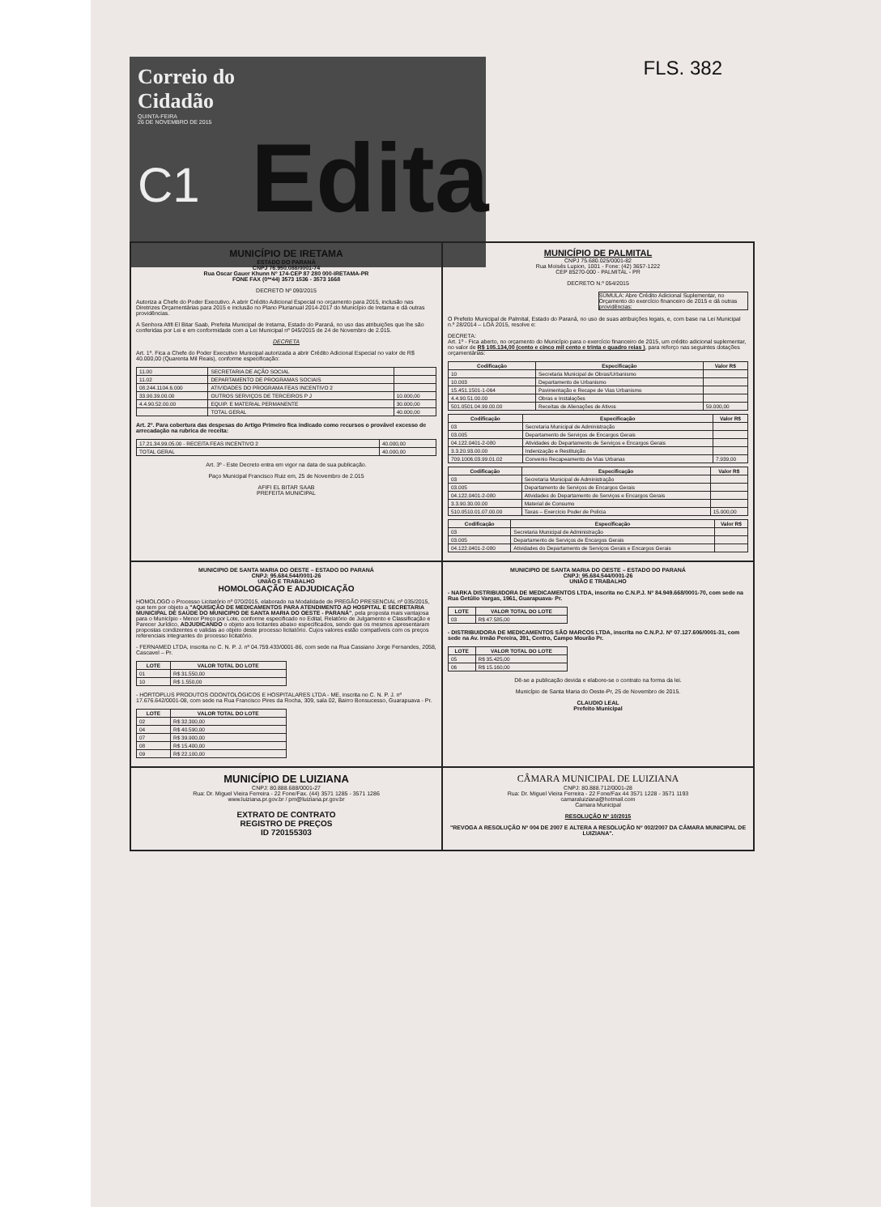FLS. 382
Correio do Cidadão
QUINTA-FEIRA
26 DE NOVEMBRO DE 2015
C1
Edita
MUNICÍPIO DE IRETAMA
ESTADO DO PARANÁ
CNPJ 76.950.088/0001-74
Rua Oscar Gauer Khunn Nº 174-CEP 87 280 000-IRETAMA-PR
FONE FAX (0**44) 3573 1536 - 3573 1668
DECRETO Nº 090/2015
Autoriza a Chefe do Poder Executivo. A abrir Crédito Adicional Especial no orçamento para 2015, inclusão nas Diretrizes Orçamentárias para 2015 e inclusão no Plano Plurianual 2014-2017 do Município de Iretama e dá outras providências.
A Senhora Afifi El Bitar Saab, Prefeita Municipal de Iretama, Estado do Paraná, no uso das atribuições que lhe são conferidas por Lei e em conformidade com a Lei Municipal nº 045/2015 de 24 de Novembro de 2.015.
DECRETA
Art. 1º. Fica a Chefe do Poder Executivo Municipal autorizada a abrir Crédito Adicional Especial no valor de R$ 40.000,00 (Quarenta Mil Reais), conforme especificação:
| 11.00 | SECRETARIA DE AÇÃO SOCIAL | |
| 11.02 | DEPARTAMENTO DE PROGRAMAS SOCIAIS | |
| 08.244.1104.6.000 | ATIVIDADES DO PROGRAMA FEAS INCENTIVO 2 | |
| 33.90.39.00.00 | OUTROS SERVIÇOS DE TERCEIROS P J | 10.000,00 |
| 4.4.90.52.00.00 | EQUIP. E MATERIAL PERMANENTE | 30.000,00 |
| | TOTAL GERAL | 40.000,00 |
Art. 2º. Para cobertura das despesas do Artigo Primeiro fica indicado como recursos o provável excesso de arrecadação na rubrica de receita:
| 17.21.34.99.05.00 - RECEITA FEAS INCENTIVO 2 | 40.000,00 |
| TOTAL GERAL | 40.000,00 |
Art. 3º - Este Decreto entra em vigor na data de sua publicação.
Paço Municipal Francisco Ruiz em, 25 de Novembro de 2.015
AFIFI EL BITAR SAAB
PREFEITA MUNICIPAL
MUNICÍPIO DE PALMITAL
CNPJ 75.680.025/0001-82
Rua Moisés Lupion, 1001 - Fone: (42) 3657-1222
CEP 85270-000 - PALMITAL - PR
DECRETO N.º 054/2015
SÚMULA: Abre Crédito Adicional Suplementar, no Orçamento do exercício financeiro de 2015 e dá outras providências:
O Prefeito Municipal de Palmital, Estado do Paraná, no uso de suas atribuições legais, e, com base na Lei Municipal n.º 28/2014 – LOA 2015, resolve e:
DECRETA:
Art. 1º - Fica aberto, no orçamento do Município para o exercício financeiro de 2015, um crédito adicional suplementar, no valor de R$ 105.134,00 (cento e cinco mil cento e trinta e quadro reias ), para reforço nas seguintes dotações orçamentárias:
| Codificação | Especificação | Valor R$ |
| --- | --- | --- |
| 10 | Secretaria Municipal de Obras/Urbanismo | |
| 10.003 | Departamento de Urbanismo | |
| 15.451.1501-1-064 | Pavimentação e Recape de Vias Urbanismo | |
| 4.4.90.51.00.00 | Obras e Instalações | |
| 501.0501.04.99.00.00 | Receitas de Alienações de Ativos | 59.000,00 |
| Codificação | Especificação | Valor R$ |
| --- | --- | --- |
| 03 | Secretaria Municipal de Administração | |
| 03.005 | Departamento de Serviços de Encargos Gerais | |
| 04.122.0401-2-080 | Atividades do Departamento de Serviços e Encargos Gerais | |
| 3.3.20.93.00.00 | Indenização e Restituição | |
| 709.1006.03.99.01.02 | Convenio Recapeamento de Vias Urbanas | 7.939,00 |
| Codificação | Especificação | Valor R$ |
| --- | --- | --- |
| 03 | Secretaria Municipal de Administração | |
| 03.005 | Departamento de Serviços de Encargos Gerais | |
| 04.122.0401-2-080 | Atividades do Departamento de Serviços e Encargos Gerais | |
| 3.3.90.30.00.00 | Material de Consumo | |
| 510.0510.01.07.00.00 | Taxas – Exercício Poder de Polícia | 15.000,00 |
| Codificação | Especificação | Valor R$ |
| --- | --- | --- |
| 03 | Secretaria Municipal de Administração | |
| 03.005 | Departamento de Serviços de Encargos Gerais | |
| 04.122.0401-2-080 | Atividades do Departamento de Serviços Gerais e Encargos Gerais | |
MUNICIPIO DE SANTA MARIA DO OESTE – ESTADO DO PARANÁ
CNPJ: 95.684.544/0001-26
UNIÃO E TRABALHO
HOMOLOGAÇÃO E ADJUDICAÇÃO
HOMOLOGO o Processo Licitatório nº 070/2015, elaborado na Modalidade de PREGÃO PRESENCIAL nº 035/2015, que tem por objeto a "AQUISIÇÃO DE MEDICAMENTOS PARA ATENDIMENTO AO HOSPITAL E SECRETARIA MUNICIPAL DE SAÚDE DO MUNICIPIO DE SANTA MARIA DO OESTE - PARANÁ", pela proposta mais vantajosa para o Município - Menor Preço por Lote, conforme especificado no Edital, Relatório de Julgamento e Classificação e Parecer Jurídico, ADJUDICANDO o objeto aos licitantes abaixo especificados, sendo que os mesmos apresentaram propostas condizentes e validas ao objeto deste processo licitatório. Cujos valores estão compatíveis com os preços referenciais integrantes do processo licitatório.
- FERNAMED LTDA, inscrita no C. N. P. J. nº 04.759.433/0001-86, com sede na Rua Cassiano Jorge Fernandes, 2058, Cascavel – Pr.
| LOTE | VALOR TOTAL DO LOTE |
| --- | --- |
| 01 | R$ 31.550,00 |
| 10 | R$ 1.550,00 |
- HORTOPLUS PRODUTOS ODONTOLÓGICOS E HOSPITALARES LTDA - ME, inscrita no C. N. P. J. nº 17.676.642/0001-08, com sede na Rua Francisco Pires da Rocha, 309, sala 02, Bairro Bonsucesso, Guarapuava - Pr.
| LOTE | VALOR TOTAL DO LOTE |
| --- | --- |
| 02 | R$ 32.300,00 |
| 04 | R$ 40.590,00 |
| 07 | R$ 39.900,00 |
| 08 | R$ 15.400,00 |
| 09 | R$ 22.100,00 |
MUNICIPIO DE SANTA MARIA DO OESTE – ESTADO DO PARANÁ
CNPJ: 95.684.544/0001-26
UNIÃO E TRABALHO
- NARKA DISTRIBUIDORA DE MEDICAMENTOS LTDA, inscrita no C.N.P.J. Nº 84.949.668/0001-70, com sede na Rua Getúlio Vargas, 1961, Guarapuava- Pr.
| LOTE | VALOR TOTAL DO LOTE |
| --- | --- |
| 03 | R$ 47.585,00 |
- DISTRIBUIDORA DE MEDICAMENTOS SÃO MARCOS LTDA, inscrita no C.N.P.J. Nº 07.127.606/0001-31, com sede na Av. Irmão Pereira, 391, Centro, Campo Mourão Pr.
| LOTE | VALOR TOTAL DO LOTE |
| --- | --- |
| 05 | R$ 35.425,00 |
| 06 | R$ 15.160,00 |
Dê-se a publicação devida e elabore-se o contrato na forma da lei.
Município de Santa Maria do Oeste-Pr, 25 de Novembro de 2015.
CLAUDIO LEAL
Prefeito Municipal
MUNICÍPIO DE LUIZIANA
CNPJ: 80.888.688/0001-27
Rua: Dr. Miguel Vieira Ferreira - 22 Fone/Fax. (44) 3571 1285 - 3571 1286
www.luiziana.pr.gov.br / pm@luiziana.pr.gov.br
EXTRATO DE CONTRATO
REGISTRO DE PREÇOS
ID 720155303
CÂMARA MUNICIPAL DE LUIZIANA
CNPJ: 80.888.712/0001-28
Rua: Dr. Miguel Vieira Ferreira - 22 Fone/Fax 44 3571 1228 - 3571 1193
camaraluiziana@hotmail.com
Camara Municipal
RESOLUÇÃO Nº 10/2015
"REVOGA A RESOLUÇÃO Nº 004 DE 2007 E ALTERA A RESOLUÇÃO Nº 002/2007 DA CÂMARA MUNICIPAL DE LUIZIANA".